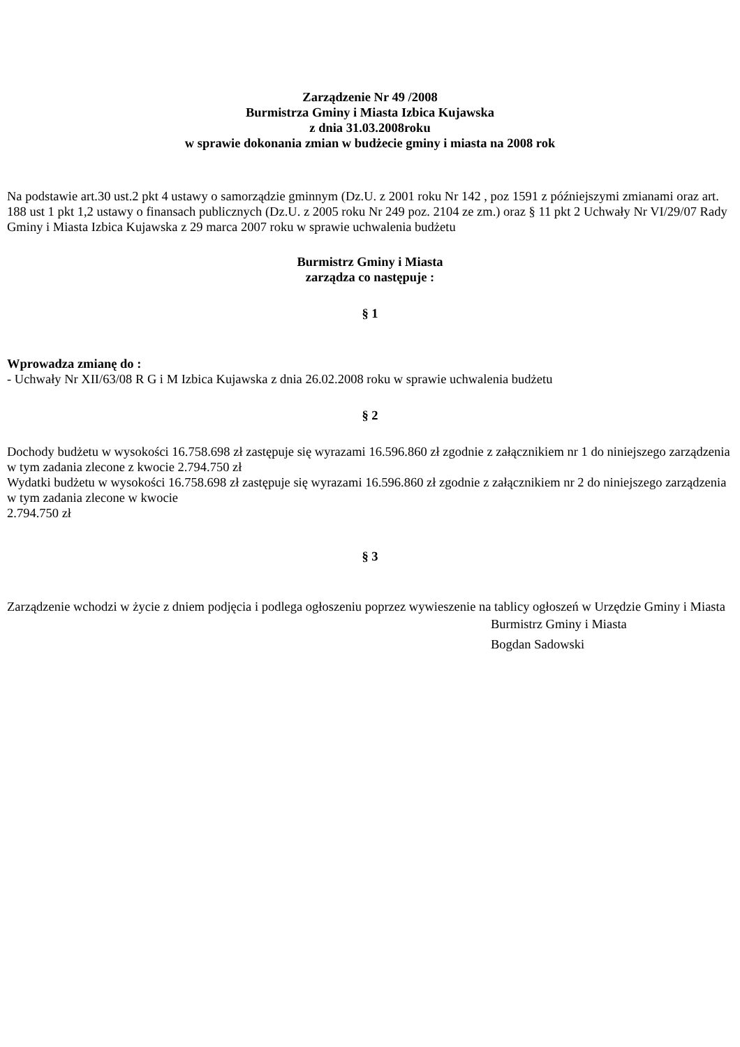Zarządzenie Nr 49 /2008
Burmistrza Gminy i Miasta Izbica Kujawska
z dnia 31.03.2008roku
w sprawie dokonania zmian w budżecie gminy i miasta na 2008 rok
Na podstawie art.30 ust.2 pkt 4 ustawy o samorządzie gminnym (Dz.U. z 2001 roku Nr 142 , poz 1591 z późniejszymi zmianami oraz art. 188 ust 1 pkt 1,2 ustawy o finansach publicznych (Dz.U. z 2005 roku Nr 249 poz. 2104 ze zm.) oraz § 11 pkt 2 Uchwały Nr VI/29/07 Rady Gminy i Miasta Izbica Kujawska z 29 marca 2007 roku w sprawie uchwalenia budżetu
Burmistrz Gminy i Miasta
zarządza co następuje :
§ 1
Wprowadza zmianę do :
- Uchwały Nr XII/63/08 R G i M Izbica Kujawska z dnia 26.02.2008 roku w sprawie uchwalenia budżetu
§ 2
Dochody budżetu w wysokości 16.758.698 zł zastępuje się wyrazami 16.596.860 zł zgodnie z załącznikiem nr 1 do niniejszego zarządzenia w tym zadania zlecone z kwocie 2.794.750 zł
Wydatki budżetu w wysokości 16.758.698 zł zastępuje się wyrazami 16.596.860 zł zgodnie z załącznikiem nr 2 do niniejszego zarządzenia w tym zadania zlecone w kwocie
2.794.750 zł
§ 3
Zarządzenie wchodzi w życie z dniem podjęcia i podlega ogłoszeniu poprzez wywieszenie na tablicy ogłoszeń w Urzędzie Gminy i Miasta
Burmistrz Gminy i Miasta
Bogdan Sadowski